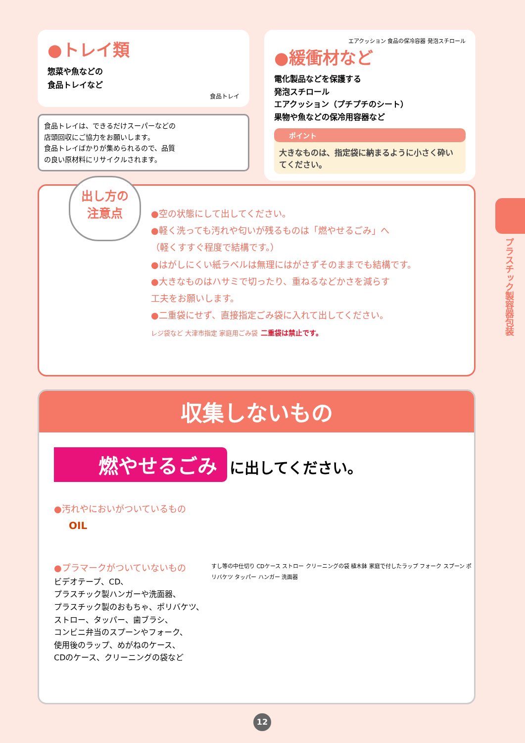●トレイ類
惣菜や魚などの
食品トレイなど
食品トレイ
食品トレイは、できるだけスーパーなどの
店頭回収にご協力をお願いします。
食品トレイばかりが集められるので、品質
の良い原材料にリサイクルされます。
エアクッション 食品の保冷容器 発泡スチロール
●緩衝材など
電化製品などを保護する
発泡スチロール
エアクッション（プチプチのシート）
果物や魚などの保冷用容器など
ポイント
大きなものは、指定袋に納まるように小さく砕いてください。
出し方の
注意点
●空の状態にして出してください。
●軽く洗っても汚れや匂いが残るものは「燃やせるごみ」へ
（軽くすすぐ程度で結構です。）
●はがしにくい紙ラベルは無理にはがさずそのままでも結構です。
●大きなものはハサミで切ったり、重ねるなどかさを減らす
工夫をお願いします。
●二重袋にせず、直接指定ごみ袋に入れて出してください。
レジ袋など 大津市指定 家庭用ごみ袋 二重袋は禁止です。
収集しないもの
燃やせるごみ に出してください。
●汚れやにおいがついているもの
OIL
●プラマークがついていないもの
ビデオテープ、CD、
プラスチック製ハンガーや洗面器、
プラスチック製のおもちゃ、ポリバケツ、
ストロー、タッパー、歯ブラシ、
コンビニ弁当のスプーンやフォーク、
使用後のラップ、めがねのケース、
CDのケース、クリーニングの袋など
すし等の中仕切り CDケース ストロー クリーニングの袋 植木鉢 家庭で付したラップ フォーク スプーン ポリバケツ タッパー ハンガー 洗面器
プラスチック製容器包装
12